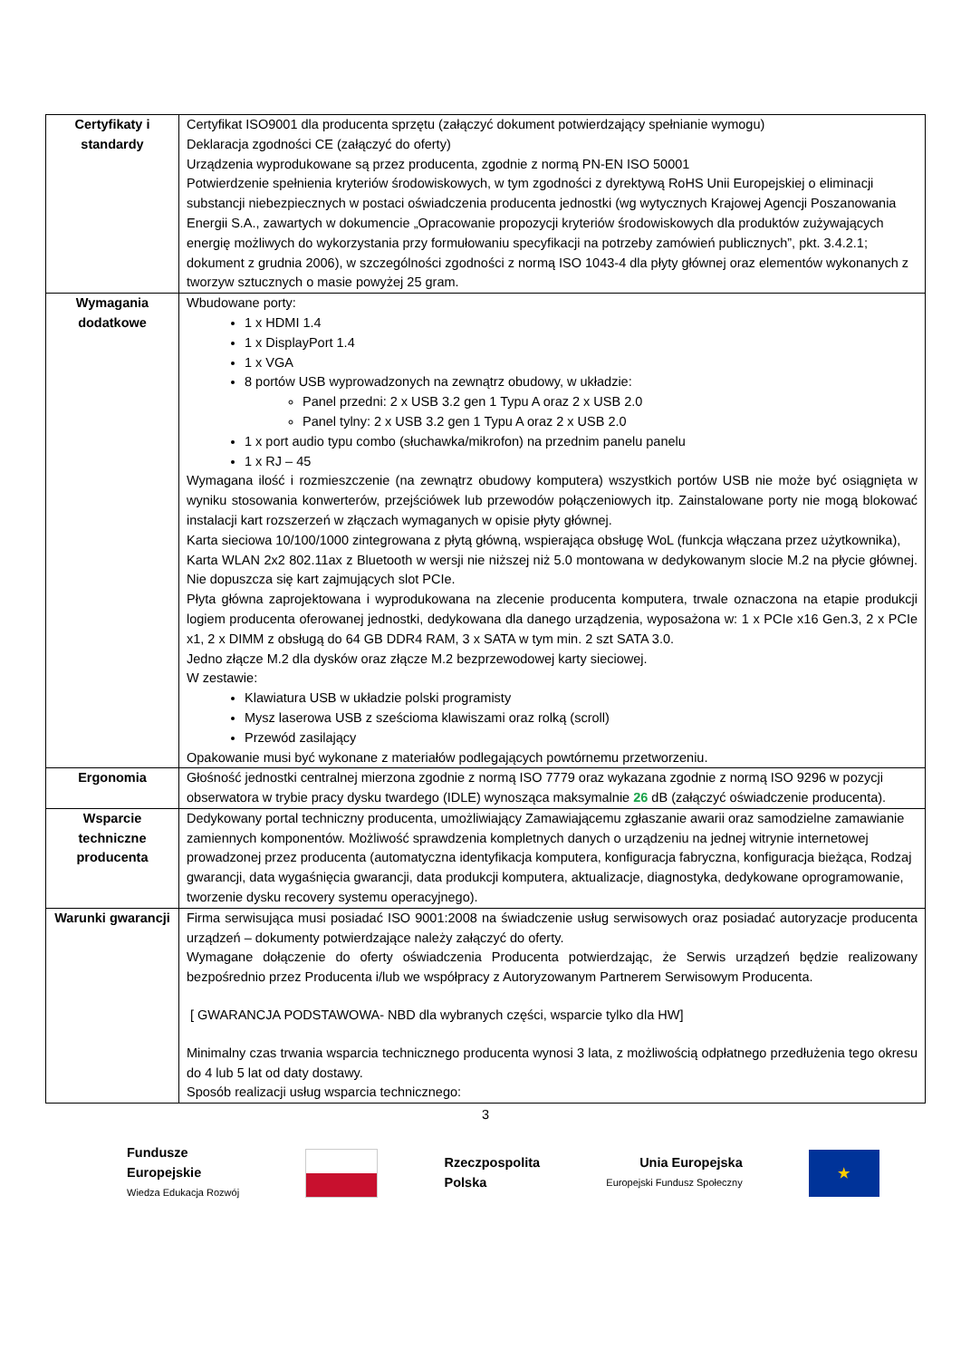| Certyfikaty i standardy | Certyfikat ISO9001 dla producenta sprzętu (załączyć dokument potwierdzający spełnianie wymogu) Deklaracja zgodności CE (załączyć do oferty) Urządzenia wyprodukowane są przez producenta, zgodnie z normą PN-EN ISO 50001 Potwierdzenie spełnienia kryteriów środowiskowych, w tym zgodności z dyrektywą RoHS Unii Europejskiej o eliminacji substancji niebezpiecznych w postaci oświadczenia producenta jednostki (wg wytycznych Krajowej Agencji Poszanowania Energii S.A., zawartych w dokumencie „Opracowanie propozycji kryteriów środowiskowych dla produktów zużywających energię możliwych do wykorzystania przy formułowaniu specyfikacji na potrzeby zamówień publicznych”, pkt. 3.4.2.1; dokument z grudnia 2006), w szczególności zgodności z normą ISO 1043-4 dla płyty głównej oraz elementów wykonanych z tworzyw sztucznych o masie powyżej 25 gram. |
| Wymagania dodatkowe | Wbudowane porty: 1 x HDMI 1.4 1 x DisplayPort 1.4 1 x VGA 8 portów USB wyprowadzonych na zewnątrz obudowy, w układzie: Panel przedni: 2 x USB 3.2 gen 1 Typu A oraz 2 x USB 2.0 Panel tylny: 2 x USB 3.2 gen 1 Typu A oraz 2 x USB 2.0 1 x port audio typu combo (słuchawka/mikrofon) na przednim panelu panelu 1 x RJ – 45 Wymagana ilość i rozmieszczenie (na zewnątrz obudowy komputera) wszystkich portów USB nie może być osiągnięta w wyniku stosowania konwerterów, przejściówek lub przewodów połączeniowych itp. Zainstalowane porty nie mogą blokować instalacji kart rozszerzeń w złączach wymaganych w opisie płyty głównej. Karta sieciowa 10/100/1000 zintegrowana z płytą główną, wspierająca obsługę WoL (funkcja włączana przez użytkownika), Karta WLAN 2x2 802.11ax z Bluetooth w wersji nie niższej niż 5.0 montowana w dedykowanym slocie M.2 na płycie głównej. Nie dopuszcza się kart zajmujących slot PCIe. Płyta główna zaprojektowana i wyprodukowana na zlecenie producenta komputera, trwale oznaczona na etapie produkcji logiem producenta oferowanej jednostki, dedykowana dla danego urządzenia, wyposażona w: 1 x PCIe x16 Gen.3, 2 x PCIe x1, 2 x DIMM z obsługą do 64 GB DDR4 RAM, 3 x SATA w tym min. 2 szt SATA 3.0. Jedno złącze M.2 dla dysków oraz złącze M.2 bezprzewodowej karty sieciowej. W zestawie: Klawiatura USB w układzie polski programisty Mysz laserowa USB z sześcioma klawiszami oraz rolką (scroll) Przewód zasilający Opakowanie musi być wykonane z materiałów podlegających powtórnemu przetworzeniu. |
| Ergonomia | Głośność jednostki centralnej mierzona zgodnie z normą ISO 7779 oraz wykazana zgodnie z normą ISO 9296 w pozycji obserwatora w trybie pracy dysku twardego (IDLE) wynosząca maksymalnie 26 dB (załączyć oświadczenie producenta). |
| Wsparcie techniczne producenta | Dedykowany portal techniczny producenta, umożliwiający Zamawiającemu zgłaszanie awarii oraz samodzielne zamawianie zamiennych komponentów. Możliwość sprawdzenia kompletnych danych o urządzeniu na jednej witrynie internetowej prowadzonej przez producenta (automatyczna identyfikacja komputera, konfiguracja fabryczna, konfiguracja bieżąca, Rodzaj gwarancji, data wygaśnięcia gwarancji, data produkcji komputera, aktualizacje, diagnostyka, dedykowane oprogramowanie, tworzenie dysku recovery systemu operacyjnego). |
| Warunki gwarancji | Firma serwisująca musi posiadać ISO 9001:2008 na świadczenie usług serwisowych oraz posiadać autoryzacje producenta urządzeń – dokumenty potwierdzające należy załączyć do oferty. Wymagane dołączenie do oferty oświadczenia Producenta potwierdzając, że Serwis urządzeń będzie realizowany bezpośrednio przez Producenta i/lub we współpracy z Autoryzowanym Partnerem Serwisowym Producenta. [ GWARANCJA PODSTAWOWA- NBD dla wybranych części, wsparcie tylko dla HW] Minimalny czas trwania wsparcia technicznego producenta wynosi 3 lata, z możliwością odpłatnego przedłużenia tego okresu do 4 lub 5 lat od daty dostawy. Sposób realizacji usług wsparcia technicznego: |
3
Fundusze
Europejskie
Wiedza Edukacja Rozwój
Rzeczpospolita
Polska
Unia Europejska
Europejski Fundusz Społeczny
★